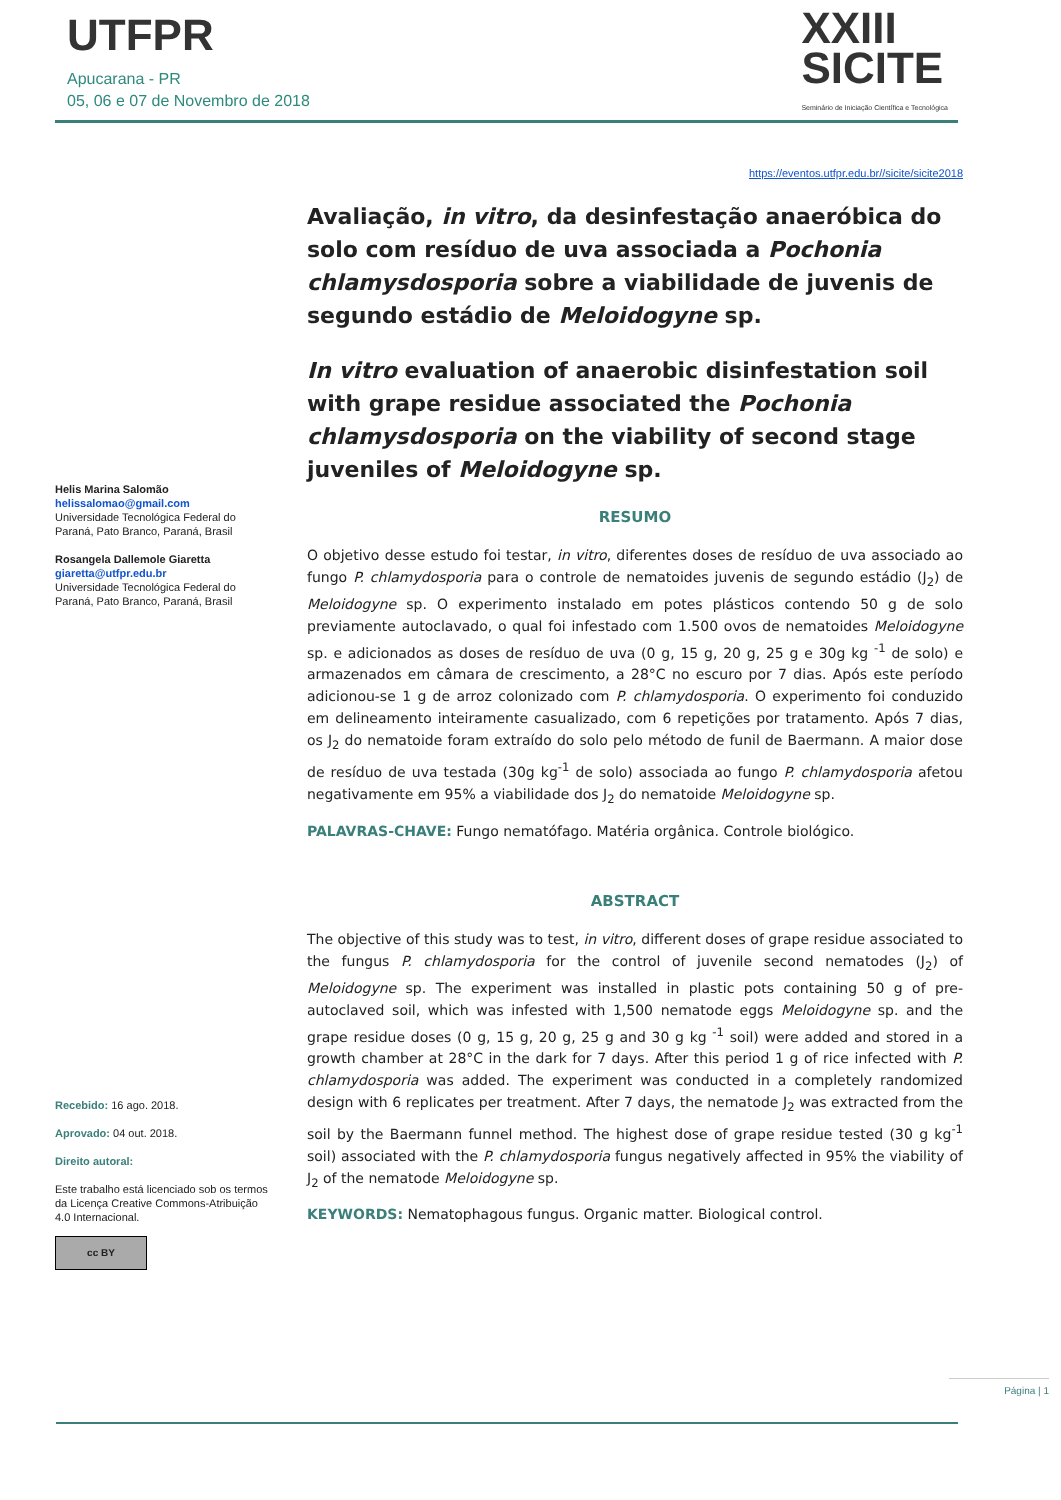UTFPR
Apucarana - PR
05, 06 e 07 de Novembro de 2018
XXIII
SICITE
Seminário de Iniciação Científica e Tecnológica
https://eventos.utfpr.edu.br//sicite/sicite2018
Avaliação, in vitro, da desinfestação anaeróbica do solo com resíduo de uva associada a Pochonia chlamysdosporia sobre a viabilidade de juvenis de segundo estádio de Meloidogyne sp.
In vitro evaluation of anaerobic disinfestation soil with grape residue associated the Pochonia chlamysdosporia on the viability of second stage juveniles of Meloidogyne sp.
RESUMO
O objetivo desse estudo foi testar, in vitro, diferentes doses de resíduo de uva associado ao fungo P. chlamydosporia para o controle de nematoides juvenis de segundo estádio (J<sub>2</sub>) de Meloidogyne sp. O experimento instalado em potes plásticos contendo 50 g de solo previamente autoclavado, o qual foi infestado com 1.500 ovos de nematoides Meloidogyne sp. e adicionados as doses de resíduo de uva (0 g, 15 g, 20 g, 25 g e 30g kg <sup>-1</sup> de solo) e armazenados em câmara de crescimento, a 28°C no escuro por 7 dias. Após este período adicionou-se 1 g de arroz colonizado com P. chlamydosporia. O experimento foi conduzido em delineamento inteiramente casualizado, com 6 repetições por tratamento. Após 7 dias, os J<sub>2</sub> do nematoide foram extraído do solo pelo método de funil de Baermann. A maior dose de resíduo de uva testada (30g kg<sup>-1</sup> de solo) associada ao fungo P. chlamydosporia afetou negativamente em 95% a viabilidade dos J<sub>2</sub> do nematoide Meloidogyne sp.
PALAVRAS-CHAVE: Fungo nematófago. Matéria orgânica. Controle biológico.
ABSTRACT
The objective of this study was to test, in vitro, different doses of grape residue associated to the fungus P. chlamydosporia for the control of juvenile second nematodes (J<sub>2</sub>) of Meloidogyne sp. The experiment was installed in plastic pots containing 50 g of pre-autoclaved soil, which was infested with 1,500 nematode eggs Meloidogyne sp. and the grape residue doses (0 g, 15 g, 20 g, 25 g and 30 g kg <sup>-1</sup> soil) were added and stored in a growth chamber at 28°C in the dark for 7 days. After this period 1 g of rice infected with P. chlamydosporia was added. The experiment was conducted in a completely randomized design with 6 replicates per treatment. After 7 days, the nematode J<sub>2</sub> was extracted from the soil by the Baermann funnel method. The highest dose of grape residue tested (30 g kg<sup>-1</sup> soil) associated with the P. chlamydosporia fungus negatively affected in 95% the viability of J<sub>2</sub> of the nematode Meloidogyne sp.
KEYWORDS: Nematophagous fungus. Organic matter. Biological control.
Helis Marina Salomão
helissalomao@gmail.com
Universidade Tecnológica Federal do Paraná, Pato Branco, Paraná, Brasil
Rosangela Dallemole Giaretta
giaretta@utfpr.edu.br
Universidade Tecnológica Federal do Paraná, Pato Branco, Paraná, Brasil
Recebido: 16 ago. 2018.
Aprovado: 04 out. 2018.
Direito autoral:
Este trabalho está licenciado sob os termos da Licença Creative Commons-Atribuição 4.0 Internacional.
cc BY
Página | 1